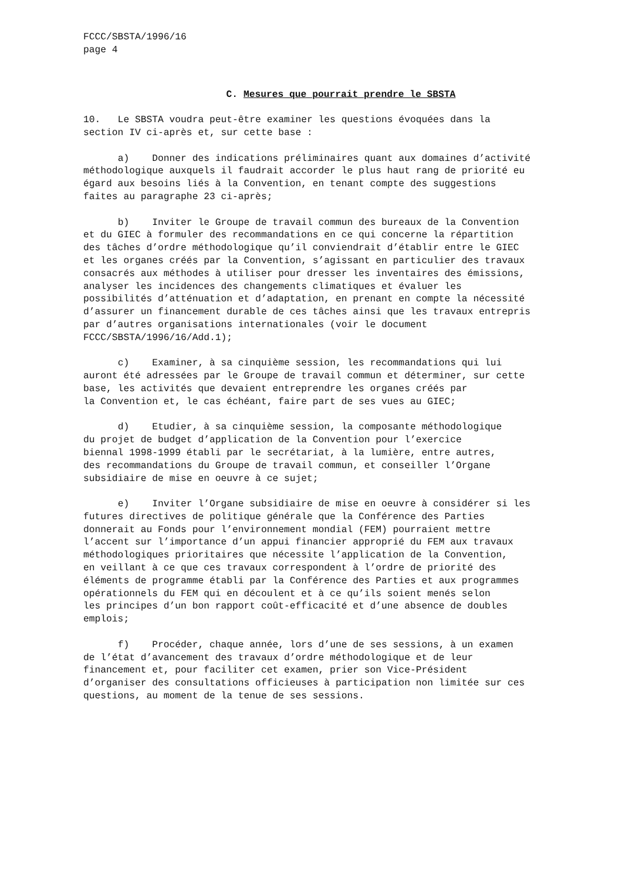FCCC/SBSTA/1996/16 page 4
C. Mesures que pourrait prendre le SBSTA
10. Le SBSTA voudra peut-être examiner les questions évoquées dans la section IV ci-après et, sur cette base :
a) Donner des indications préliminaires quant aux domaines d’activité méthodologique auxquels il faudrait accorder le plus haut rang de priorité eu égard aux besoins liés à la Convention, en tenant compte des suggestions faites au paragraphe 23 ci-après;
b) Inviter le Groupe de travail commun des bureaux de la Convention et du GIEC à formuler des recommandations en ce qui concerne la répartition des tâches d’ordre méthodologique qu’il conviendrait d’établir entre le GIEC et les organes créés par la Convention, s’agissant en particulier des travaux consacrés aux méthodes à utiliser pour dresser les inventaires des émissions, analyser les incidences des changements climatiques et évaluer les possibilités d’atténuation et d’adaptation, en prenant en compte la nécessité d’assurer un financement durable de ces tâches ainsi que les travaux entrepris par d’autres organisations internationales (voir le document FCCC/SBSTA/1996/16/Add.1);
c) Examiner, à sa cinquième session, les recommandations qui lui auront été adressées par le Groupe de travail commun et déterminer, sur cette base, les activités que devaient entreprendre les organes créés par la Convention et, le cas échéant, faire part de ses vues au GIEC;
d) Etudier, à sa cinquième session, la composante méthodologique du projet de budget d’application de la Convention pour l’exercice biennal 1998-1999 établi par le secrétariat, à la lumière, entre autres, des recommandations du Groupe de travail commun, et conseiller l’Organe subsidiaire de mise en oeuvre à ce sujet;
e) Inviter l’Organe subsidiaire de mise en oeuvre à considérer si les futures directives de politique générale que la Conférence des Parties donnerait au Fonds pour l’environnement mondial (FEM) pourraient mettre l’accent sur l’importance d’un appui financier approprié du FEM aux travaux méthodologiques prioritaires que nécessite l’application de la Convention, en veillant à ce que ces travaux correspondent à l’ordre de priorité des éléments de programme établi par la Conférence des Parties et aux programmes opérationnels du FEM qui en découlent et à ce qu’ils soient menés selon les principes d’un bon rapport coût-efficacité et d’une absence de doubles emplois;
f) Procéder, chaque année, lors d’une de ses sessions, à un examen de l’état d’avancement des travaux d’ordre méthodologique et de leur financement et, pour faciliter cet examen, prier son Vice-Président d’organiser des consultations officieuses à participation non limitée sur ces questions, au moment de la tenue de ses sessions.